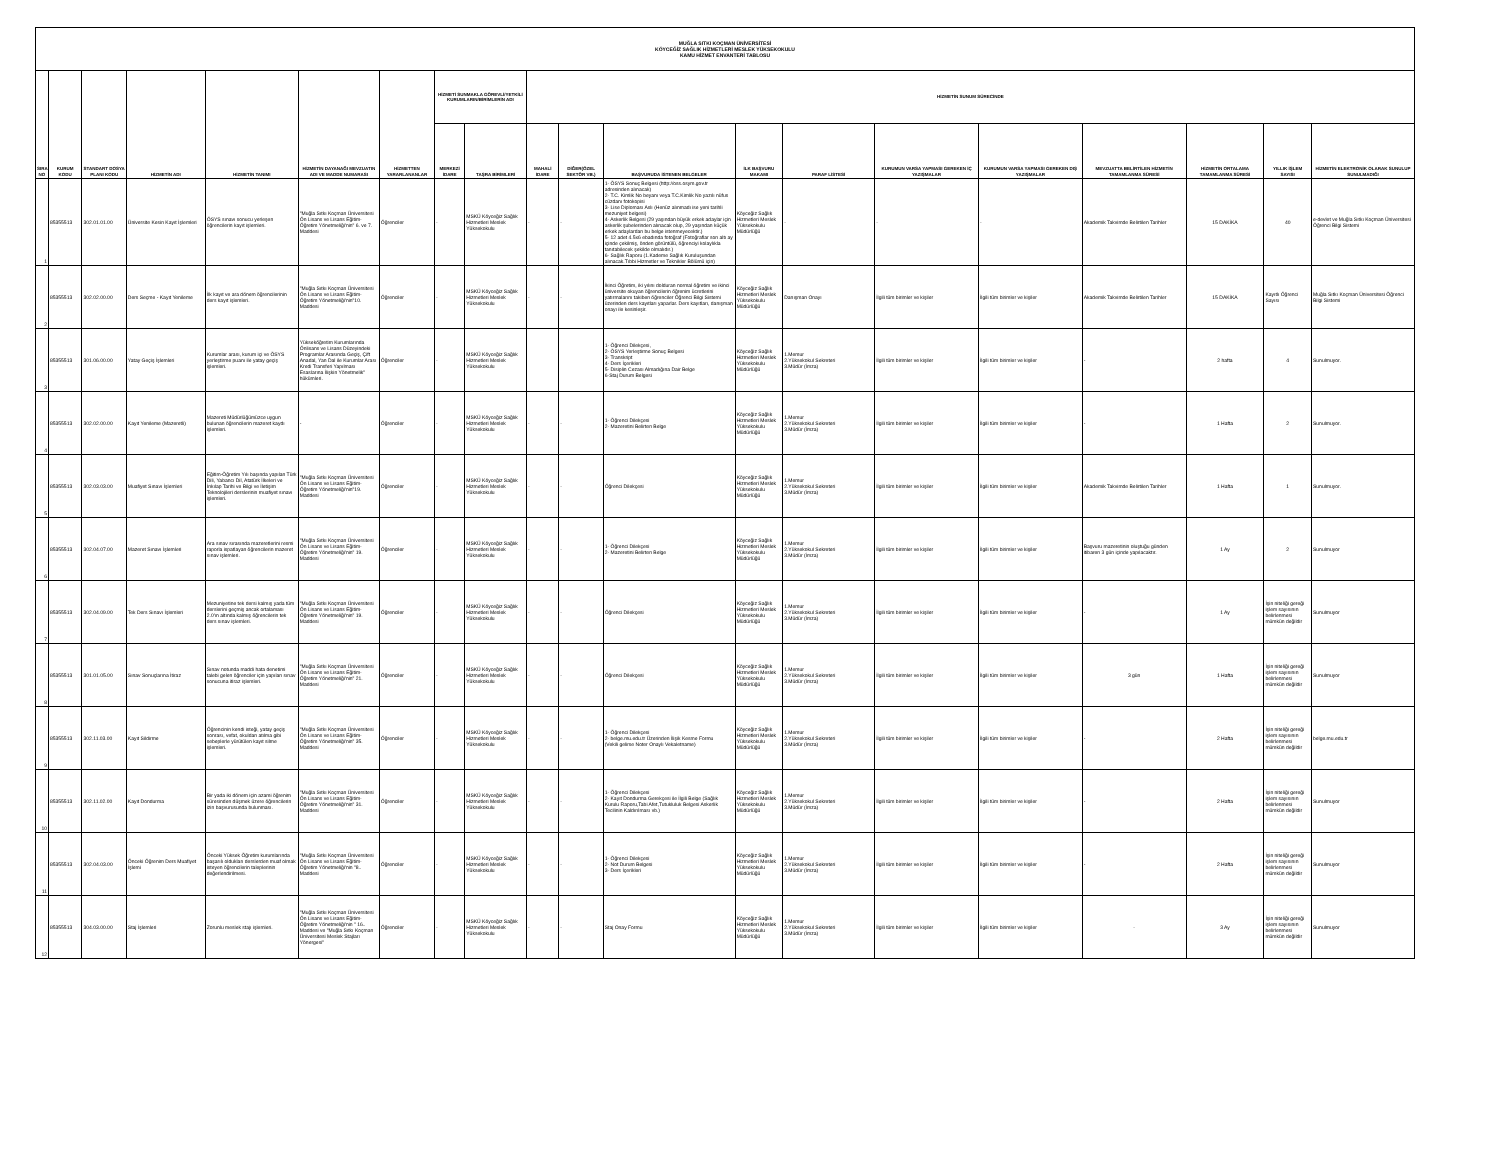| MUĞLA SITKI KOÇMAN ÜNİVERSİTESİ KÖYCEĞİZ SAĞLIK HİZMETLERİ MESLEK YÜKSEKOKULU KAMU HİZMET ENVANTERİ TABLOSU | | | | | | | | | | | | | | | | | | | |
| SIRA NO | KURUM KODU | STANDART DOSYA PLANI KODU | HİZMETİN ADI | HİZMETİN TANIMI | HİZMETİN DAYANAĞI MEVZUATIN ADI VE MADDE NUMARASI | HİZMETTEN YARARLANANLAR | HİZMETİ SUNMAKLA GÖREVLİ/YETKİLİ KURUMLARIN/BİRİMLERİN ADI | | HİZMETİN SUNUM SÜRECİNDE | | | | | | | | | | |
| | | | | | | | MERKEZİ İDARE | TAŞRA BİRİMLERİ | MAHALİ İDARE | DİĞER(ÖZEL SEKTÖR VB.) | BAŞVURUDA İSTENEN BELGELER | İLK BAŞVURU MAKAMI | PARAF LİSTESİ | KURUMUN VARSA YAPMASI GEREKEN İÇ YAZIŞMALAR | KURUMUN VARSA YAPMASI GEREKEN DIŞ YAZIŞMALAR | MEVZUATTA BELİRTİLEN HİZMETİN TAMAMLANMA SÜRESİ | HİZMETİN ORTALAMA TAMAMLANMA SÜRESİ | YILLIK İŞLEM SAYISI | HİZMETİN ELEKTRONİK OLARAK SUNULUP SUNULMADIĞI |
| 1 | 85355513 | 302.01.01.00 | Üniversite Kesin Kayıt İşlemleri | ÖSYS sınavı sonucu yerleşen öğrencilerin kayıt işlemleri. | "Muğla Sıtkı Koçman Üniversitesi Ön Lisans ve Lisans Eğitim-Öğretim Yönetmeliği'nin" 6. ve 7. Maddesi | Öğrenciler | - | MSKÜ Köyceğiz Sağlık Hizmetleri Meslek Yüksekokulu | - | - | 1- ÖSYS Sonuç Belgesi (http://oss.osym.gov.tr adresinden alınacak) 2- T.C. Kimlik No beyanı veya T.C.Kimlik No yazılı nüfus cüzdanı fotokopisi 3- Lise Diploması Aslı (Henüz alınmadı ise yeni tarihli mezuniyet belgesi) 4- Askerlik Belgesi (29 yaşından büyük erkek adaylar için askerlik şubelerinden alınacak olup, 29 yaşından küçük erkek adaylardan bu belge istenmeyecektir.) 5- 12 adet 4.5x6 ebadında fotoğraf (Fotoğraflar son altı ay içinde çekilmiş, önden görüntülü, öğrenciyi kolaylıkla tanıtabilecek şekilde olmalıdır.) 6- Sağlık Raporu (1.Kademe Sağlık Kuruluşundan alınacak.Tıbbi Hizmetler ve Teknikler Bölümü için) | Köyceğiz Sağlık Hizmetleri Meslek Yüksekokulu Müdürlüğü | - | - | - | Akademik Takvimde Belirtilen Tarihler | 15 DAKİKA | 40 | e-devlet ve Muğla Sıtkı Koçman Üniversitesi Öğrenci Bilgi Sistemi |
| 2 | 85355513 | 302.02.00.00 | Ders Seçme - Kayıt Yenileme | İlk kayıt ve ara dönem öğrencilerinin ders kayıt işlemleri. | "Muğla Sıtkı Koçman Üniversitesi Ön Lisans ve Lisans Eğitim-Öğretim Yönetmeliği'nin"10. Maddesi | Öğrenciler | - | MSKÜ Köyceğiz Sağlık Hizmetleri Meslek Yüksekokulu | - | - | İkinci Öğretim, iki yılını dolduran normal öğretim ve ikinci üniversite okuyan öğrencilerin öğrenim ücretlerini yatırmalarını takiben öğrenciler Öğrenci Bilgi Sistemi üzerinden ders kayıtları yaparlar. Ders kayıtları, danışman onayı ile kesinleşir. | Köyceğiz Sağlık Hizmetleri Meslek Yüksekokulu Müdürlüğü | Danışman Onayı | İlgili tüm birimler ve kişiler | İlgili tüm birimler ve kişiler | Akademik Takvimde Belirtilen Tarihler | 15 DAKİKA | Kayıtlı Öğrenci Sayısı | Muğla Sıtkı Koçman Üniversitesi Öğrenci Bilgi Sistemi |
| 3 | 85355513 | 301.06.00.00 | Yatay Geçiş İşlemleri | Kurumlar arası, kurum içi ve ÖSYS yerleştirme puanı ile yatay geçiş işlemleri. | Yükseköğretim Kurumlarında Önlisans ve Lisans Düzeyindeki Programlar Arasında Geçiş, Çift Anadal, Yan Dal ile Kurumlar Arası Kredi Transferi Yapılması Esaslarına İlişkin Yönetmelik" hükümleri. | Öğrenciler | - | MSKÜ Köyceğiz Sağlık Hizmetleri Meslek Yüksekokulu | | | 1- Öğrenci Dilekçesi, 2- ÖSYS Yerleştirme Sonuç Belgesi 3- Transkript 4- Ders İçerikleri 5- Disiplin Cezası Almadığına Dair Belge 6-Staj Durum Belgesi | Köyceğiz Sağlık Hizmetleri Meslek Yüksekokulu Müdürlüğü | 1.Memur 2.Yüksekokul Sekreteri 3.Müdür (İmza) | İlgili tüm birimler ve kişiler | İlgili tüm birimler ve kişiler | - | 2 hafta | 4 | Sunulmuyor. |
| 4 | 85355513 | 302.02.00.00 | Kayıt Yenileme (Mazeretli) | Mazereti Müdürlüğümüzce uygun bulunan öğrencilerin mazeret kaydı işlemleri. | - | Öğrenciler | - | MSKÜ Köyceğiz Sağlık Hizmetleri Meslek Yüksekokulu | - | - | 1- Öğrenci Dilekçesi 2- Mazeretini Belirten Belge | Köyceğiz Sağlık Hizmetleri Meslek Yüksekokulu Müdürlüğü | 1.Memur 2.Yüksekokul Sekreteri 3.Müdür (İmza) | İlgili tüm birimler ve kişiler | İlgili tüm birimler ve kişiler | - | 1 Hafta | 2 | Sunulmuyor. |
| 5 | 85355513 | 302.03.03.00 | Muafiyet Sınavı İşlemleri | Eğitim-Öğretim Yılı başında yapılan Türk Dili, Yabancı Dil, Atatürk İlkeleri ve İnkılap Tarihi ve Bilgi ve İletişim Teknolojileri derslerinin muafiyet sınavı işlemleri. | "Muğla Sıtkı Koçman Üniversitesi Ön Lisans ve Lisans Eğitim-Öğretim Yönetmeliği'nin"19. Maddesi | Öğrenciler | - | MSKÜ Köyceğiz Sağlık Hizmetleri Meslek Yüksekokulu | - | - | Öğrenci Dilekçesi | Köyceğiz Sağlık Hizmetleri Meslek Yüksekokulu Müdürlüğü | 1.Memur 2.Yüksekokul Sekreteri 3.Müdür (İmza) | İlgili tüm birimler ve kişiler | İlgili tüm birimler ve kişiler | Akademik Takvimde Belirtilen Tarihler | 1 Hafta | 1 | Sunulmuyor. |
| 6 | 85355513 | 302.04.07.00 | Mazeret Sınavı İşlemleri | Ara sınav sırasında mazeretlerini resmi raporla ispatlayan öğrencilerin mazeret sınav işlemleri. | "Muğla Sıtkı Koçman Üniversitesi Ön Lisans ve Lisans Eğitim-Öğretim Yönetmeliği'nin" 19. Maddesi | Öğrenciler | - | MSKÜ Köyceğiz Sağlık Hizmetleri Meslek Yüksekokulu | - | - | 1- Öğrenci Dilekçesi 2- Mazeretini Belirten Belge | Köyceğiz Sağlık Hizmetleri Meslek Yüksekokulu Müdürlüğü | 1.Memur 2.Yüksekokul Sekreteri 3.Müdür (İmza) | İlgili tüm birimler ve kişiler | İlgili tüm birimler ve kişiler | Başvuru mazeretinin oluştuğu günden itibaren 3 gün içinde yapılacaktır. | 1 Ay | 2 | Sunulmuyor |
| 7 | 85355513 | 302.04.09.00 | Tek Ders Sınavı İşlemleri | Mezuniyetine tek dersi kalmış yada tüm derslerini geçmiş ancak ortalaması 2.0'ın altında kalmış öğrencilerin tek ders sınav işlemleri. | "Muğla Sıtkı Koçman Üniversitesi Ön Lisans ve Lisans Eğitim-Öğretim Yönetmeliği'nin" 19. Maddesi | Öğrenciler | - | MSKÜ Köyceğiz Sağlık Hizmetleri Meslek Yüksekokulu | - | - | Öğrenci Dilekçesi | Köyceğiz Sağlık Hizmetleri Meslek Yüksekokulu Müdürlüğü | 1.Memur 2.Yüksekokul Sekreteri 3.Müdür (İmza) | İlgili tüm birimler ve kişiler | İlgili tüm birimler ve kişiler | - | 1 Ay | İşin niteliği gereği işlem sayısının belirlenmesi mümkün değildir | Sunulmuyor |
| 8 | 85355513 | 301.01.05.00 | Sınav Sonuçlarına İtiraz | Sınav notunda maddi hata denetimi talebi gelen öğrenciler için yapılan sınav sonucuna itiraz işlemleri. | "Muğla Sıtkı Koçman Üniversitesi Ön Lisans ve Lisans Eğitim-Öğretim Yönetmeliği'nin" 21. Maddesi | Öğrenciler | - | MSKÜ Köyceğiz Sağlık Hizmetleri Meslek Yüksekokulu | - | - | Öğrenci Dilekçesi | Köyceğiz Sağlık Hizmetleri Meslek Yüksekokulu Müdürlüğü | 1.Memur 2.Yüksekokul Sekreteri 3.Müdür (İmza) | İlgili tüm birimler ve kişiler | İlgili tüm birimler ve kişiler | 3 gün | 1 Hafta | İşin niteliği gereği işlem sayısının belirlenmesi mümkün değildir | Sunulmuyor |
| 9 | 85355513 | 302.11.03.00 | Kayıt Sildirme | Öğrencinin kendi isteği, yatay geçiş sonrası, vefat, okuldan atılma gibi sebeplerle yürütülen kayıt silme işlemleri. | "Muğla Sıtkı Koçman Üniversitesi Ön Lisans ve Lisans Eğitim-Öğretim Yönetmeliği'nin" 35. Maddesi | Öğrenciler | - | MSKÜ Köyceğiz Sağlık Hizmetleri Meslek Yüksekokulu | - | - | 1- Öğrenci Dilekçesi 2- belge.mu.edu.tr Üzerinden İlişik Kesme Formu (Vekili gelirse Noter Onaylı Vekaletname) | Köyceğiz Sağlık Hizmetleri Meslek Yüksekokulu Müdürlüğü | 1.Memur 2.Yüksekokul Sekreteri 3.Müdür (İmza) | İlgili tüm birimler ve kişiler | İlgili tüm birimler ve kişiler | - | 2 Hafta | İşin niteliği gereği işlem sayısının belirlenmesi mümkün değildir | belge.mu.edu.tr |
| 10 | 85355513 | 302.11.02.00 | Kayıt Dondurma | Bir yada iki dönem için azami öğrenim süresinden düşmek üzere öğrencilerin izin başvurusunda bulunması. | "Muğla Sıtkı Koçman Üniversitesi Ön Lisans ve Lisans Eğitim-Öğretim Yönetmeliği'nin" 31. Maddesi | Öğrenciler | - | MSKÜ Köyceğiz Sağlık Hizmetleri Meslek Yüksekokulu | - | - | 1- Öğrenci Dilekçesi 2- Kayıt Dondurma Gerekçesi ile İlgili Belge (Sağlık Kurulu Raporu,Tabi Afet,Tutukluluk Belgesi Askerlik Tecilinin Kaldırılması vb.) | Köyceğiz Sağlık Hizmetleri Meslek Yüksekokulu Müdürlüğü | 1.Memur 2.Yüksekokul Sekreteri 3.Müdür (İmza) | İlgili tüm birimler ve kişiler | İlgili tüm birimler ve kişiler | - | 2 Hafta | İşin niteliği gereği işlem sayısının belirlenmesi mümkün değildir | Sunulmuyor |
| 11 | 85355513 | 302.04.03.00 | Önceki Öğrenim Ders Muafiyet İşlemi | Önceki Yüksek Öğretim kurumlarında başarılı oldukları derslerden muaf olmak isteyen öğrencilerin taleplerinin değerlendirilmesi. | "Muğla Sıtkı Koçman Üniversitesi Ön Lisans ve Lisans Eğitim-Öğretim Yönetmeliği'nin "8.. Maddesi | Öğrenciler | - | MSKÜ Köyceğiz Sağlık Hizmetleri Meslek Yüksekokulu | - | - | 1- Öğrenci Dilekçesi 2- Not Durum Belgesi 3- Ders İçerikleri | Köyceğiz Sağlık Hizmetleri Meslek Yüksekokulu Müdürlüğü | 1.Memur 2.Yüksekokul Sekreteri 3.Müdür (İmza) | İlgili tüm birimler ve kişiler | İlgili tüm birimler ve kişiler | - | 2 Hafta | İşin niteliği gereği işlem sayısının belirlenmesi mümkün değildir | Sunulmuyor |
| 12 | 85355513 | 304.03.00.00 | Staj İşlemleri | Zorunlu meslek stajı işlemleri. | "Muğla Sıtkı Koçman Üniversitesi Ön Lisans ve Lisans Eğitim-Öğretim Yönetmeliği'nin " 16.. Maddesi ve "Muğla Sıtkı Koçman Üniversitesi Meslek Stajları Yönergesi" | Öğrenciler | - | MSKÜ Köyceğiz Sağlık Hizmetleri Meslek Yüksekokulu | - | - | Staj Onay Formu | Köyceğiz Sağlık Hizmetleri Meslek Yüksekokulu Müdürlüğü | 1.Memur 2.Yüksekokul Sekreteri 3.Müdür (İmza) | İlgili tüm birimler ve kişiler | İlgili tüm birimler ve kişiler | - | 3 Ay | İşin niteliği gereği işlem sayısının belirlenmesi mümkün değildir | Sunulmuyor |